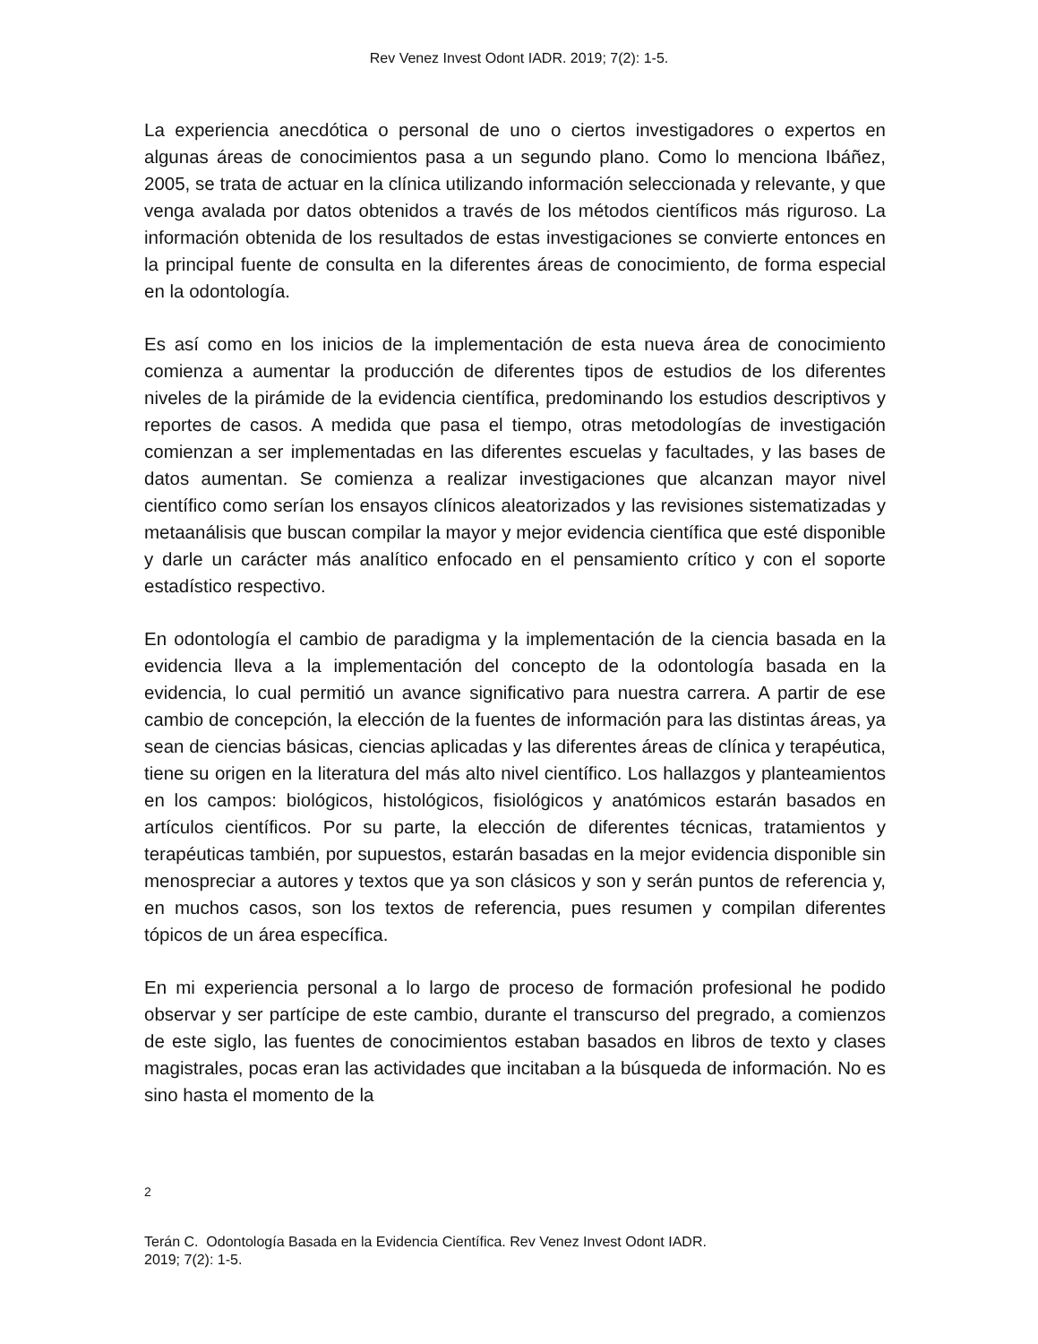Rev Venez Invest Odont IADR. 2019; 7(2): 1-5.
La experiencia anecdótica o personal de uno o ciertos investigadores o expertos en algunas áreas de conocimientos pasa a un segundo plano. Como lo menciona Ibáñez, 2005, se trata de actuar en la clínica utilizando información seleccionada y relevante, y que venga avalada por datos obtenidos a través de los métodos científicos más riguroso. La información obtenida de los resultados de estas investigaciones se convierte entonces en la principal fuente de consulta en la diferentes áreas de conocimiento, de forma especial en la odontología.
Es así como en los inicios de la implementación de esta nueva área de conocimiento comienza a aumentar la producción de diferentes tipos de estudios de los diferentes niveles de la pirámide de la evidencia científica, predominando los estudios descriptivos y reportes de casos. A medida que pasa el tiempo, otras metodologías de investigación comienzan a ser implementadas en las diferentes escuelas y facultades, y las bases de datos aumentan. Se comienza a realizar investigaciones que alcanzan mayor nivel científico como serían los ensayos clínicos aleatorizados y las revisiones sistematizadas y metaanálisis que buscan compilar la mayor y mejor evidencia científica que esté disponible y darle un carácter más analítico enfocado en el pensamiento crítico y con el soporte estadístico respectivo.
En odontología el cambio de paradigma y la implementación de la ciencia basada en la evidencia lleva a la implementación del concepto de la odontología basada en la evidencia, lo cual permitió un avance significativo para nuestra carrera. A partir de ese cambio de concepción, la elección de la fuentes de información para las distintas áreas, ya sean de ciencias básicas, ciencias aplicadas y las diferentes áreas de clínica y terapéutica, tiene su origen en la literatura del más alto nivel científico. Los hallazgos y planteamientos en los campos: biológicos, histológicos, fisiológicos y anatómicos estarán basados en artículos científicos. Por su parte, la elección de diferentes técnicas, tratamientos y terapéuticas también, por supuestos, estarán basadas en la mejor evidencia disponible sin menospreciar a autores y textos que ya son clásicos y son y serán puntos de referencia y, en muchos casos, son los textos de referencia, pues resumen y compilan diferentes tópicos de un área específica.
En mi experiencia personal a lo largo de proceso de formación profesional he podido observar y ser partícipe de este cambio, durante el transcurso del pregrado, a comienzos de este siglo, las fuentes de conocimientos estaban basados en libros de texto y clases magistrales, pocas eran las actividades que incitaban a la búsqueda de información. No es sino hasta el momento de la
2
Terán C. Odontología Basada en la Evidencia Científica. Rev Venez Invest Odont IADR.
2019; 7(2): 1-5.